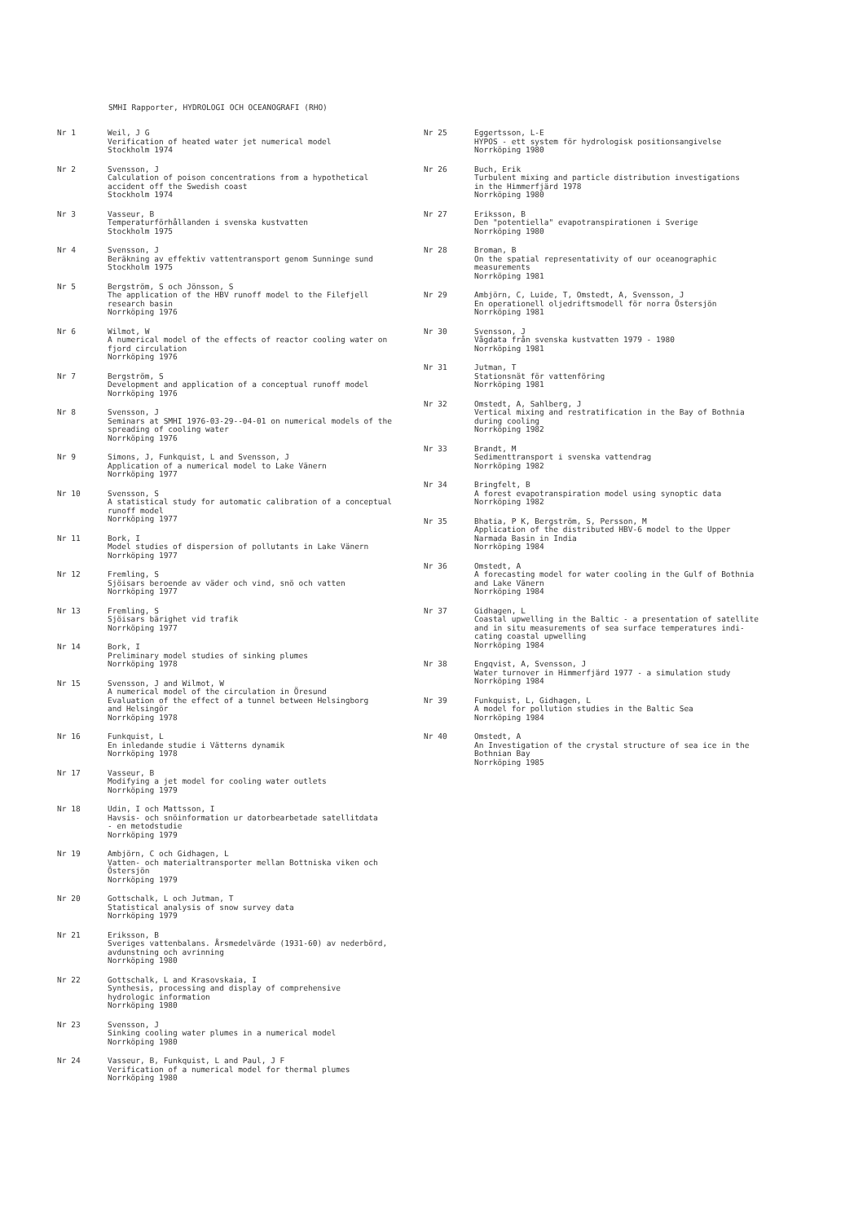SMHI Rapporter, HYDROLOGI OCH OCEANOGRAFI (RHO)
Nr 1 Weil, J G Verification of heated water jet numerical model Stockholm 1974
Nr 2 Svensson, J Calculation of poison concentrations from a hypothetical accident off the Swedish coast Stockholm 1974
Nr 3 Vasseur, B Temperaturförhållanden i svenska kustvatten Stockholm 1975
Nr 4 Svensson, J Beräkning av effektiv vattentransport genom Sunninge sund Stockholm 1975
Nr 5 Bergström, S och Jönsson, S The application of the HBV runoff model to the Filefjell research basin Norrköping 1976
Nr 6 Wilmot, W A numerical model of the effects of reactor cooling water on fjord circulation Norrköping 1976
Nr 7 Bergström, S Development and application of a conceptual runoff model Norrköping 1976
Nr 8 Svensson, J Seminars at SMHI 1976-03-29--04-01 on numerical models of the spreading of cooling water Norrköping 1976
Nr 9 Simons, J, Funkquist, L and Svensson, J Application of a numerical model to Lake Vänern Norrköping 1977
Nr 10 Svensson, S A statistical study for automatic calibration of a conceptual runoff model Norrköping 1977
Nr 11 Bork, I Model studies of dispersion of pollutants in Lake Vänern Norrköping 1977
Nr 12 Fremling, S Sjöisars beroende av väder och vind, snö och vatten Norrköping 1977
Nr 13 Fremling, S Sjöisars bärighet vid trafik Norrköping 1977
Nr 14 Bork, I Preliminary model studies of sinking plumes Norrköping 1978
Nr 15 Svensson, J and Wilmot, W A numerical model of the circulation in Öresund Evaluation of the effect of a tunnel between Helsingborg and Helsingör Norrköping 1978
Nr 16 Funkquist, L En inledande studie i Vätterns dynamik Norrköping 1978
Nr 17 Vasseur, B Modifying a jet model for cooling water outlets Norrköping 1979
Nr 18 Udin, I och Mattsson, I Havsis- och snöinformation ur datorbearbetade satellitdata - en metodstudie Norrköping 1979
Nr 19 Ambjörn, C och Gidhagen, L Vatten- och materialtransporter mellan Bottniska viken och Östersjön Norrköping 1979
Nr 20 Gottschalk, L och Jutman, T Statistical analysis of snow survey data Norrköping 1979
Nr 21 Eriksson, B Sveriges vattenbalans. Årsmedelvärde (1931-60) av nederbörd, avdunstning och avrinning Norrköping 1980
Nr 22 Gottschalk, L and Krasovskaia, I Synthesis, processing and display of comprehensive hydrologic information Norrköping 1980
Nr 23 Svensson, J Sinking cooling water plumes in a numerical model Norrköping 1980
Nr 24 Vasseur, B, Funkquist, L and Paul, J F Verification of a numerical model for thermal plumes Norrköping 1980
Nr 25 Eggertsson, L-E HYPOS - ett system för hydrologisk positionsangivelse Norrköping 1980
Nr 26 Buch, Erik Turbulent mixing and particle distribution investigations in the Himmerfjärd 1978 Norrköping 1980
Nr 27 Eriksson, B Den "potentiella" evapotranspirationen i Sverige Norrköping 1980
Nr 28 Broman, B On the spatial representativity of our oceanographic measurements Norrköping 1981
Nr 29 Ambjörn, C, Luide, T, Omstedt, A, Svensson, J En operationell oljedriftsmodell för norra Östersjön Norrköping 1981
Nr 30 Svensson, J Vågdata från svenska kustvatten 1979 - 1980 Norrköping 1981
Nr 31 Jutman, T Stationsnät för vattenföring Norrköping 1981
Nr 32 Omstedt, A, Sahlberg, J Vertical mixing and restratification in the Bay of Bothnia during cooling Norrköping 1982
Nr 33 Brandt, M Sedimenttransport i svenska vattendrag Norrköping 1982
Nr 34 Bringfelt, B A forest evapotranspiration model using synoptic data Norrköping 1982
Nr 35 Bhatia, P K, Bergström, S, Persson, M Application of the distributed HBV-6 model to the Upper Narmada Basin in India Norrköping 1984
Nr 36 Omstedt, A A forecasting model for water cooling in the Gulf of Bothnia and Lake Vänern Norrköping 1984
Nr 37 Gidhagen, L Coastal upwelling in the Baltic - a presentation of satellite and in situ measurements of sea surface temperatures indi- cating coastal upwelling Norrköping 1984
Nr 38 Engqvist, A, Svensson, J Water turnover in Himmerfjärd 1977 - a simulation study Norrköping 1984
Nr 39 Funkquist, L, Gidhagen, L A model for pollution studies in the Baltic Sea Norrköping 1984
Nr 40 Omstedt, A An Investigation of the crystal structure of sea ice in the Bothnian Bay Norrköping 1985